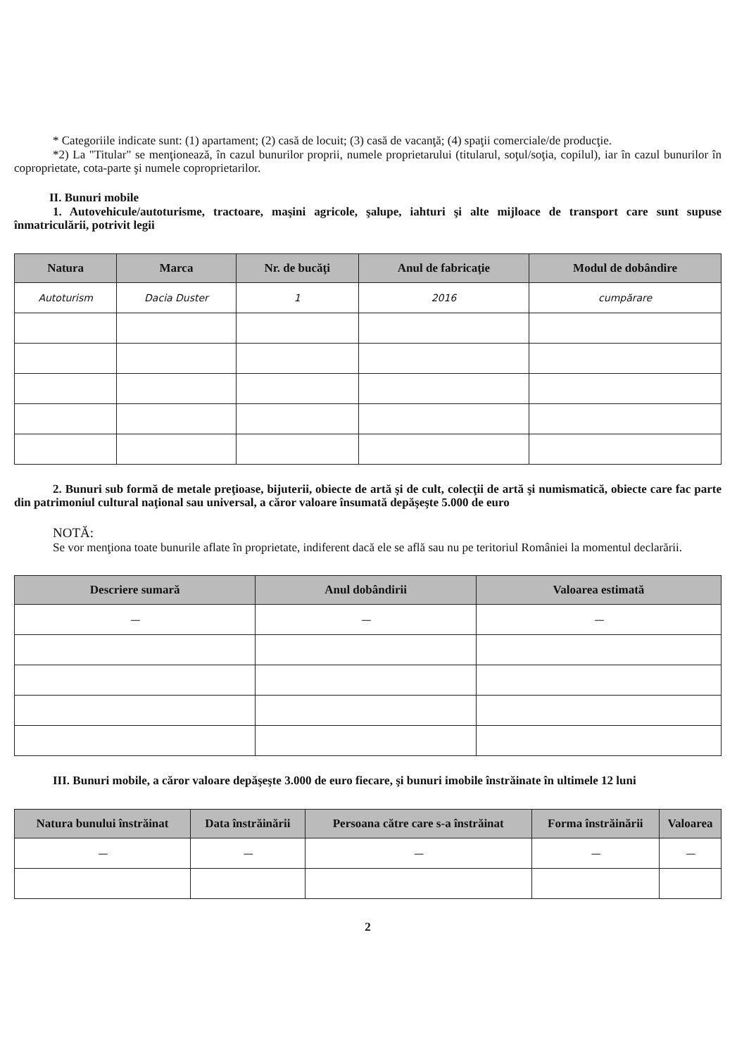* Categoriile indicate sunt: (1) apartament; (2) casă de locuit; (3) casă de vacanţă; (4) spaţii comerciale/de producţie.
*2) La "Titular" se menţionează, în cazul bunurilor proprii, numele proprietarului (titularul, soţul/soţia, copilul), iar în cazul bunurilor în coproprietate, cota-parte şi numele coproprietarilor.
II. Bunuri mobile
1. Autovehicule/autoturisme, tractoare, maşini agricole, şalupe, iahturi şi alte mijloace de transport care sunt supuse înmatriculării, potrivit legii
| Natura | Marca | Nr. de bucăţi | Anul de fabricaţie | Modul de dobândire |
| --- | --- | --- | --- | --- |
| Autoturism | Dacia Duster | 1 | 2016 | cumpărare |
2. Bunuri sub formă de metale preţioase, bijuterii, obiecte de artă şi de cult, colecţii de artă şi numismatică, obiecte care fac parte din patrimoniul cultural naţional sau universal, a căror valoare însumată depăşeşte 5.000 de euro
NOTĂ:
Se vor menţiona toate bunurile aflate în proprietate, indiferent dacă ele se află sau nu pe teritoriul României la momentul declarării.
| Descriere sumară | Anul dobândirii | Valoarea estimată |
| --- | --- | --- |
| — | — | — |
III. Bunuri mobile, a căror valoare depăşeşte 3.000 de euro fiecare, şi bunuri imobile înstrăinate în ultimele 12 luni
| Natura bunului înstrăinat | Data înstrăinării | Persoana către care s-a înstrăinat | Forma înstrăinării | Valoarea |
| --- | --- | --- | --- | --- |
| — | — | — | — | — |
2